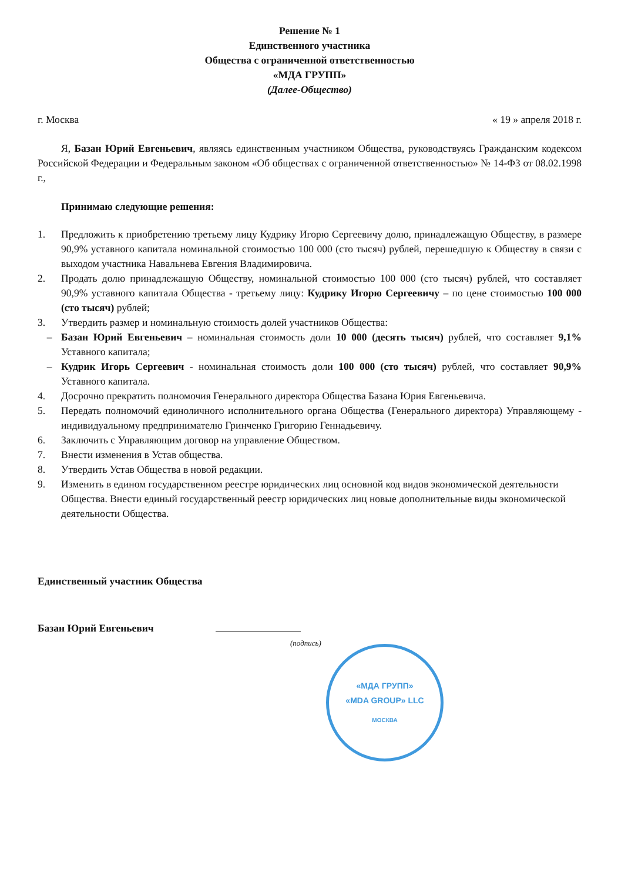Решение № 1
Единственного участника
Общества с ограниченной ответственностью
«МДА ГРУПП»
(Далее-Общество)
г. Москва « 19 » апреля 2018 г.
Я, Базан Юрий Евгеньевич, являясь единственным участником Общества, руководствуясь Гражданским кодексом Российской Федерации и Федеральным законом «Об обществах с ограниченной ответственностью» № 14-ФЗ от 08.02.1998 г.,
Принимаю следующие решения:
1. Предложить к приобретению третьему лицу Кудрику Игорю Сергеевичу долю, принадлежащую Обществу, в размере 90,9% уставного капитала номинальной стоимостью 100 000 (сто тысяч) рублей, перешедшую к Обществу в связи с выходом участника Навальнева Евгения Владимировича.
2. Продать долю принадлежащую Обществу, номинальной стоимостью 100 000 (сто тысяч) рублей, что составляет 90,9% уставного капитала Общества - третьему лицу: Кудрику Игорю Сергеевичу – по цене стоимостью 100 000 (сто тысяч) рублей;
3. Утвердить размер и номинальную стоимость долей участников Общества:
– Базан Юрий Евгеньевич – номинальная стоимость доли 10 000 (десять тысяч) рублей, что составляет 9,1% Уставного капитала;
– Кудрик Игорь Сергеевич - номинальная стоимость доли 100 000 (сто тысяч) рублей, что составляет 90,9% Уставного капитала.
4. Досрочно прекратить полномочия Генерального директора Общества Базана Юрия Евгеньевича.
5. Передать полномочий единоличного исполнительного органа Общества (Генерального директора) Управляющему - индивидуальному предпринимателю Гринченко Григорию Геннадьевичу.
6. Заключить с Управляющим договор на управление Обществом.
7. Внести изменения в Устав общества.
8. Утвердить Устав Общества в новой редакции.
9. Изменить в едином государственном реестре юридических лиц основной код видов экономической деятельности Общества. Внести единый государственный реестр юридических лиц новые дополнительные виды экономической деятельности Общества.
Единственный участник Общества
Базан Юрий Евгеньевич
(подпись)
«МДА ГРУПП»
«MDA GROUP» LLC
МОСКВА